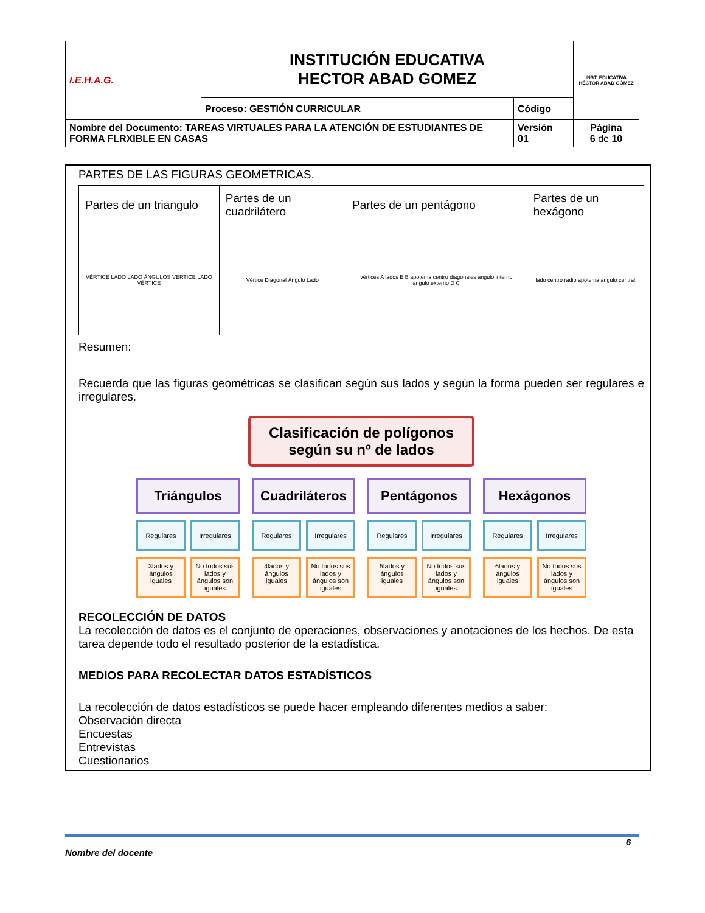| I.E.H.A.G. | INSTITUCIÓN EDUCATIVA HECTOR ABAD GOMEZ | | INST. EDUCATIVA HÉCTOR ABAD GÓMEZ |
| | Proceso: GESTIÓN CURRICULAR | Código | |
| Nombre del Documento: TAREAS VIRTUALES PARA LA ATENCIÓN DE ESTUDIANTES DE FORMA FLRXIBLE EN CASAS | | Versión 01 | Página 6 de 10 |
PARTES DE LAS FIGURAS GEOMETRICAS.
| Partes de un triangulo | Partes de un cuadrilátero | Partes de un pentágono | Partes de un hexágono |
| --- | --- | --- | --- |
| VÉRTICE LADO LADO ÁNGULOS VÉRTICE LADO VÉRTICE | Vértice Diagonal Ángulo Lado | vértices A lados E B apotema centro diagonales ángulo interno ángulo externo D C | lado centro radio apotema ángulo central |
Resumen:
Recuerda que las figuras geométricas se clasifican según sus lados y según la forma pueden ser regulares e irregulares.
Clasificación de polígonos
según su nº de lados
Triángulos
Regulares
3lados y ángulos iguales
Irregulares
No todos sus lados y ángulos son iguales
Cuadriláteros
Regulares
4lados y ángulos iguales
Irregulares
No todos sus lados y ángulos son iguales
Pentágonos
Regulares
5lados y ángulos iguales
Irregulares
No todos sus lados y ángulos son iguales
Hexágonos
Regulares
6lados y ángulos iguales
Irregulares
No todos sus lados y ángulos son iguales
RECOLECCIÓN DE DATOS
La recolección de datos es el conjunto de operaciones, observaciones y anotaciones de los hechos. De esta tarea depende todo el resultado posterior de la estadística.
MEDIOS PARA RECOLECTAR DATOS ESTADÍSTICOS
La recolección de datos estadísticos se puede hacer empleando diferentes medios a saber:
Observación directa
Encuestas
Entrevistas
Cuestionarios
6
Nombre del docente